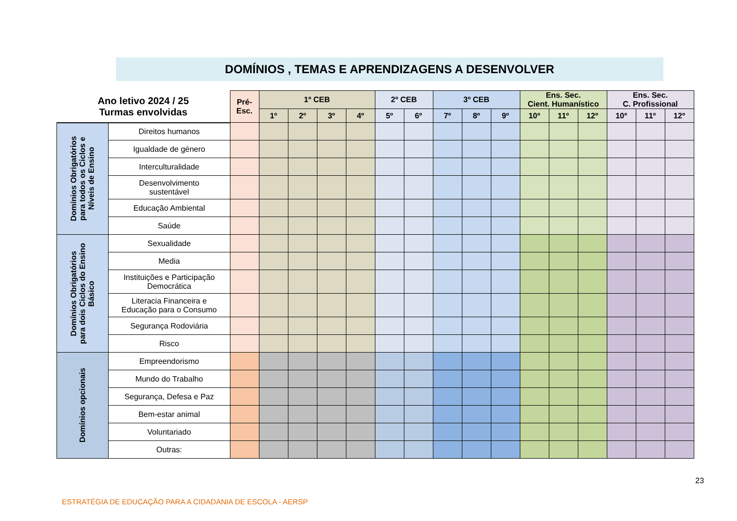DOMÍNIOS , TEMAS E APRENDIZAGENS A DESENVOLVER
| Ano letivo 2024 / 25 Turmas envolvidas | | Pré- Esc. | 1º CEB | | | | 2º CEB | | 3º CEB | | | Ens. Sec. Cient. Humanístico | | | Ens. Sec. C. Profissional | | |
| --- | --- | --- | --- | --- | --- | --- | --- | --- | --- | --- | --- | --- | --- | --- | --- | --- | --- |
| | | | 1º | 2º | 3º | 4º | 5º | 6º | 7º | 8º | 9º | 10º | 11º | 12º | 10º | 11º | 12º |
| Domínios Obrigatórios para todos os Ciclos e Níveis de Ensino | Direitos humanos | | | | | | | | | | | | | | | | |
| | Igualdade de género | | | | | | | | | | | | | | | | |
| | Interculturalidade | | | | | | | | | | | | | | | | |
| | Desenvolvimento sustentável | | | | | | | | | | | | | | | | |
| | Educação Ambiental | | | | | | | | | | | | | | | | |
| | Saúde | | | | | | | | | | | | | | | | |
| Domínios Obrigatórios para dois Ciclos do Ensino Básico | Sexualidade | | | | | | | | | | | | | | | | |
| | Media | | | | | | | | | | | | | | | | |
| | Instituições e Participação Democrática | | | | | | | | | | | | | | | | |
| | Literacia Financeira e Educação para o Consumo | | | | | | | | | | | | | | | | |
| | Segurança Rodoviária | | | | | | | | | | | | | | | | |
| | Risco | | | | | | | | | | | | | | | | |
| Domínios opcionais | Empreendorismo | | | | | | | | | | | | | | | | |
| | Mundo do Trabalho | | | | | | | | | | | | | | | | |
| | Segurança, Defesa e Paz | | | | | | | | | | | | | | | | |
| | Bem-estar animal | | | | | | | | | | | | | | | | |
| | Voluntariado | | | | | | | | | | | | | | | | |
| | Outras: | | | | | | | | | | | | | | | | |
23
ESTRATÉGIA DE EDUCAÇÃO PARA A CIDADANIA DE ESCOLA - AERSP